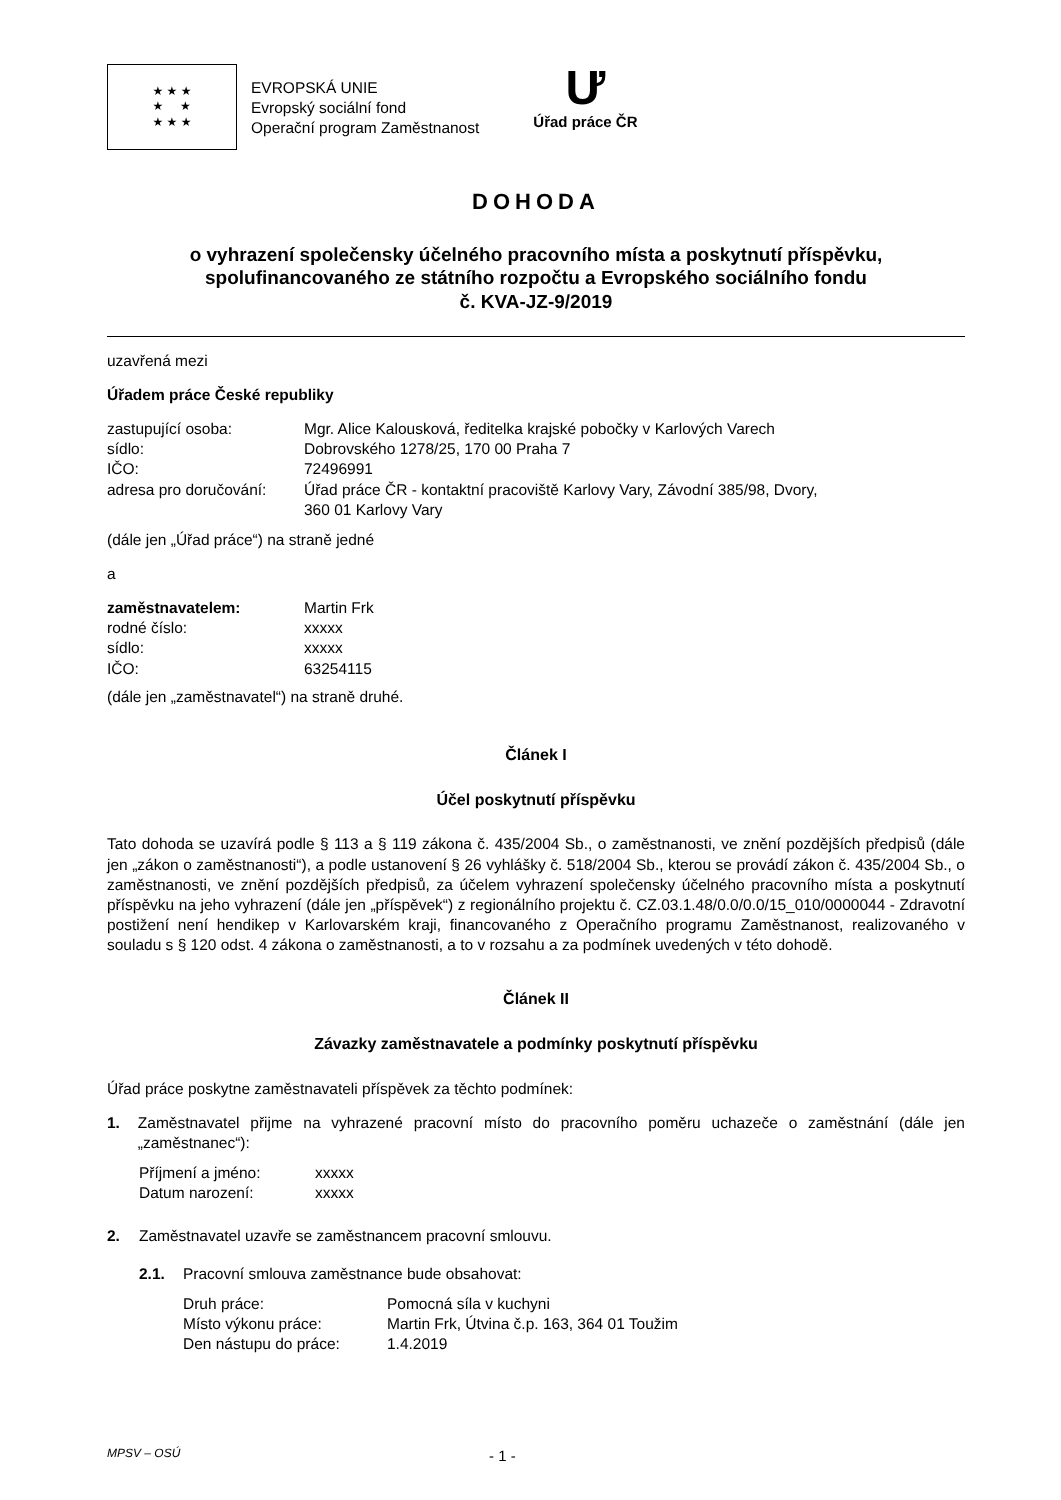★ ★ ★
★ ★
★ ★ ★
EVROPSKÁ UNIE
Evropský sociální fond
Operační program Zaměstnanost
Ư
Úřad práce ČR
DOHODA
o vyhrazení společensky účelného pracovního místa a poskytnutí příspěvku,
spolufinancovaného ze státního rozpočtu a Evropského sociálního fondu
č. KVA-JZ-9/2019
uzavřená mezi
Úřadem práce České republiky
| zastupující osoba: | Mgr. Alice Kalousková, ředitelka krajské pobočky v Karlových Varech |
| sídlo: | Dobrovského 1278/25, 170 00 Praha 7 |
| IČO: | 72496991 |
| adresa pro doručování: | Úřad práce ČR - kontaktní pracoviště Karlovy Vary, Závodní 385/98, Dvory, 360 01 Karlovy Vary |
(dále jen „Úřad práce“) na straně jedné
a
| zaměstnavatelem: | Martin Frk |
| rodné číslo: | xxxxx |
| sídlo: | xxxxx |
| IČO: | 63254115 |
(dále jen „zaměstnavatel“) na straně druhé.
Článek I
Účel poskytnutí příspěvku
Tato dohoda se uzavírá podle § 113 a § 119 zákona č. 435/2004 Sb., o zaměstnanosti, ve znění pozdějších předpisů (dále jen „zákon o zaměstnanosti“), a podle ustanovení § 26 vyhlášky č. 518/2004 Sb., kterou se provádí zákon č. 435/2004 Sb., o zaměstnanosti, ve znění pozdějších předpisů, za účelem vyhrazení společensky účelného pracovního místa a poskytnutí příspěvku na jeho vyhrazení (dále jen „příspěvek“) z regionálního projektu č. CZ.03.1.48/0.0/0.0/15_010/0000044 - Zdravotní postižení není hendikep v Karlovarském kraji, financovaného z Operačního programu Zaměstnanost, realizovaného v souladu s § 120 odst. 4 zákona o zaměstnanosti, a to v rozsahu a za podmínek uvedených v této dohodě.
Článek II
Závazky zaměstnavatele a podmínky poskytnutí příspěvku
Úřad práce poskytne zaměstnavateli příspěvek za těchto podmínek:
1. Zaměstnavatel přijme na vyhrazené pracovní místo do pracovního poměru uchazeče o zaměstnání (dále jen „zaměstnanec“):
| Příjmení a jméno: | xxxxx |
| Datum narození: | xxxxx |
2. Zaměstnavatel uzavře se zaměstnancem pracovní smlouvu.
2.1. Pracovní smlouva zaměstnance bude obsahovat:
| Druh práce: | Pomocná síla v kuchyni |
| Místo výkonu práce: | Martin Frk, Útvina č.p. 163, 364 01 Toužim |
| Den nástupu do práce: | 1.4.2019 |
MPSV – OSÚ - 1 -